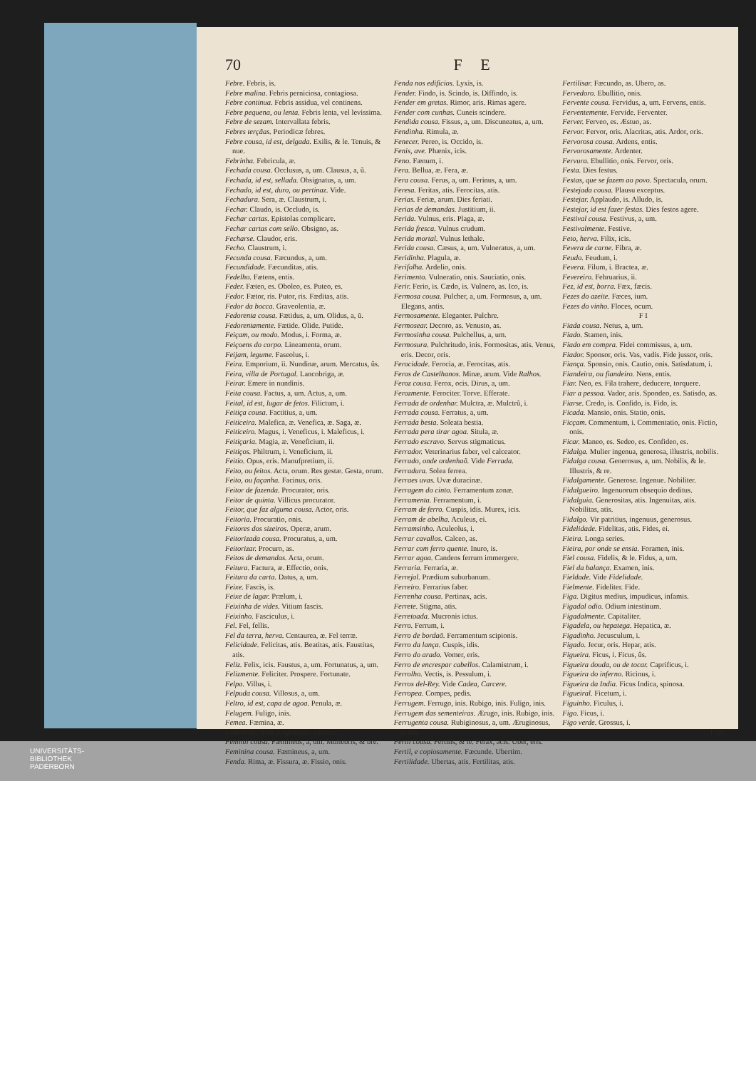70 F E
Febre. Febris, is.
Febre malina. Febris perniciosa, contagiosa.
Febre continua. Febris assidua, vel continens.
Febre pequena, ou lenta. Febris lenta, vel levissima.
Febre de sezam. Intervallata febris.
Febres terçãas. Periodicæ febres.
Febre cousa, id est, delgada. Exilis, & le. Tenuis, & nue.
Febrinha. Febricula, æ.
Fechada cousa. Occlusus, a, um. Clausus, a, ũ.
Fechada, id est, sellada. Obsignatus, a, um.
Fechado, id est, duro, ou pertinaz. Vide.
Fechadura. Sera, æ. Claustrum, i.
Fechar. Claudo, is. Occludo, is.
Fechar cartas. Epistolas complicare.
Fechar cartas com sello. Obsigno, as.
Fecharse. Claudor, eris.
Fecho. Claustrum, i.
Fecunda cousa. Fæcundus, a, um.
Fecundidade. Fæcunditas, atis.
Fedelho. Fætens, entis.
Feder. Fæteo, es. Oboleo, es. Puteo, es.
Fedor. Fætor, ris. Putor, ris. Fæditas, atis.
Fedor da bocca. Graveolentia, æ.
Fedorenta cousa. Fætidus, a, um. Olidus, a, ũ.
Fedorentamente. Fætide. Olide. Putide.
Feiçam, ou modo. Modus, i. Forma, æ.
Feiçoens do corpo. Lineamenta, orum.
Feijam, legume. Faseolus, i.
Feira. Emporium, ii. Nundinæ, arum. Mercatus, ûs.
Feira, villa de Portugal. Lancobriga, æ.
Feirar. Emere in nundinis.
Feita cousa. Factus, a, um. Actus, a, um.
Feital, id est, lugar de fetos. Filictum, i.
Feitiça cousa. Factitius, a, um.
Feiticeira. Malefica, æ. Venefica, æ. Saga, æ.
Feiticeiro. Magus, i. Veneficus, i. Maleficus, i.
Feitiçaria. Magia, æ. Veneficium, ii.
Feitiços. Philtrum, i. Veneficium, ii.
Feitio. Opus, eris. Manufpretium, ii.
Feito, ou feitos. Acta, orum. Res gestæ. Gesta, orum.
Feito, ou façanha. Facinus, oris.
Feitor de fazenda. Procurator, oris.
Feitor de quinta. Villicus procurator.
Feitor, que faz alguma cousa. Actor, oris.
Feitoria. Procuratio, onis.
Feitores dos sizeiros. Operæ, arum.
Feitorizada cousa. Procuratus, a, um.
Feitorizar. Procuro, as.
Feitos de demandas. Acta, orum.
Feitura. Factura, æ. Effectio, onis.
Feitura da carta. Datus, a, um.
Feixe. Fascis, is.
Feixe de lagar. Prælum, i.
Feixinha de vides. Vitium fascis.
Feixinho. Fasciculus, i.
Fel. Fel, fellis.
Fel da terra, herva. Centaurea, æ. Fel terræ.
Felicidade. Felicitas, atis. Beatitas, atis. Faustitas, atis.
Feliz. Felix, icis. Faustus, a, um. Fortunatus, a, um.
Felizmente. Feliciter. Prospere. Fortunate.
Felpa. Villus, i.
Felpuda cousa. Villosus, a, um.
Feltro, id est, capa de agoa. Penula, æ.
Felugem. Fuligo, inis.
Femea. Fæmina, æ.
Fementido. Vide Enganador. Desleal.
Feminil cousa. Fæmineus, a, um. Muliebris, & bre.
Feminina cousa. Fæmineus, a, um.
Fenda. Rima, æ. Fissura, æ. Fissio, onis.
Fenda nos edificios. Lyxis, is.
Fender. Findo, is. Scindo, is. Diffindo, is.
Fender em gretas. Rimor, aris. Rimas agere.
Fender com cunhas. Cuneis scindere.
Fendida cousa. Fissus, a, um. Discuneatus, a, um.
Fendinha. Rimula, æ.
Fenecer. Pereo, is. Occido, is.
Fenis, ave. Phænix, icis.
Feno. Fænum, i.
Fera. Bellua, æ. Fera, æ.
Fera cousa. Ferus, a, um. Ferinus, a, um.
Feresa. Feritas, atis. Ferocitas, atis.
Ferias. Feriæ, arum. Dies feriati.
Ferias de demandas. Justitium, ii.
Ferida. Vulnus, eris. Plaga, æ.
Ferida fresca. Vulnus crudum.
Ferida mortal. Vulnus lethale.
Ferida cousa. Cæsus, a, um. Vulneratus, a, um.
Feridinha. Plagula, æ.
Ferifolha. Ardelio, onis.
Ferimento. Vulneratio, onis. Sauciatio, onis.
Ferir. Ferio, is. Cædo, is. Vulnero, as. Ico, is.
Fermosa cousa. Pulcher, a, um. Formosus, a, um. Elegans, antis.
Fermosamente. Eleganter. Pulchre.
Fermosear. Decoro, as. Venusto, as.
Fermosinha cousa. Pulchellus, a, um.
Fermosura. Pulchritudo, inis. Formositas, atis. Venus, eris. Decor, oris.
Ferocidade. Ferocia, æ. Ferocitas, atis.
Feros de Castelhanos. Minæ, arum. Vide Ralhos.
Feroz cousa. Ferox, ocis. Dirus, a, um.
Ferozmente. Ferociter. Torve. Efferate.
Ferrada de ordenhar. Mulctra, æ. Mulctrũ, i.
Ferrada cousa. Ferratus, a, um.
Ferrada besta. Soleata bestia.
Ferrada pera tirar agoa. Situla, æ.
Ferrado escravo. Servus stigmaticus.
Ferrador. Veterinarius faber, vel calceator.
Ferrado, onde ordenhaõ. Vide Ferrada.
Ferradura. Solea ferrea.
Ferraes uvas. Uvæ duracinæ.
Ferragem do cinto. Ferramentum zonæ.
Ferramenta. Ferramentum, i.
Ferram de ferro. Cuspis, idis. Murex, icis.
Ferram de abelha. Aculeus, ei.
Ferramsinho. Aculeolus, i.
Ferrar cavallos. Calceo, as.
Ferrar com ferro quente. Inuro, is.
Ferrar agoa. Candens ferrum immergere.
Ferraria. Ferraria, æ.
Ferrejal. Prædium suburbanum.
Ferreiro. Ferrarius faber.
Ferrenha cousa. Pertinax, acis.
Ferrete. Stigma, atis.
Ferretoada. Mucronis ictus.
Ferro. Ferrum, i.
Ferro de bordaõ. Ferramentum scipionis.
Ferro da lança. Cuspis, idis.
Ferro do arado. Vomer, eris.
Ferro de encrespar cabellos. Calamistrum, i.
Ferrolho. Vectis, is. Pessulum, i.
Ferros del-Rey. Vide Cadea, Carcere.
Ferropea. Compes, pedis.
Ferrugem. Ferrugo, inis. Rubigo, inis. Fuligo, inis.
Ferrugem das sementeiras. Ærugo, inis. Rubigo, inis.
Ferrugenta cousa. Rubiginosus, a, um. Æruginosus, a, um.
Fertil cousa. Fertilis, & le. Ferax, acis. Uber, eris.
Fertil, e copiosamente. Fæcunde. Ubertim.
Fertilidade. Ubertas, atis. Fertilitas, atis.
Fertilisar. Fæcundo, as. Ubero, as.
Fervedoro. Ebullitio, onis.
Fervente cousa. Fervidus, a, um. Fervens, entis.
Ferventemente. Fervide. Ferventer.
Ferver. Ferveo, es. Æstuo, as.
Fervor. Fervor, oris. Alacritas, atis. Ardor, oris.
Fervorosa cousa. Ardens, entis.
Fervorosamente. Ardenter.
Fervura. Ebullitio, onis. Fervor, oris.
Festa. Dies festus.
Festas, que se fazem ao povo. Spectacula, orum.
Festejada cousa. Plausu exceptus.
Festejar. Applaudo, is. Alludo, is.
Festejar, id est fazer festas. Dies festos agere.
Festival cousa. Festivus, a, um.
Festivalmente. Festive.
Feto, herva. Filix, icis.
Fevera de carne. Fibra, æ.
Feudo. Feudum, i.
Fevera. Filum, i. Bractea, æ.
Fevereiro. Februarius, ii.
Fez, id est, borra. Fæx, fæcis.
Fezes do azeite. Fæces, ium.
Fezes do vinho. Floces, ocum.
F I
Fiada cousa. Netus, a, um.
Fiado. Stamen, inis.
Fiado em compra. Fidei commissus, a, um.
Fiador. Sponsor, oris. Vas, vadis. Fide jussor, oris.
Fiança. Sponsio, onis. Cautio, onis. Satisdatum, i.
Fiandeira, ou fiandeiro. Nens, entis.
Fiar. Neo, es. Fila trahere, deducere, torquere.
Fiar a pessoa. Vador, aris. Spondeo, es. Satisdo, as.
Fiarse. Credo, is. Confido, is. Fido, is.
Ficada. Mansio, onis. Statio, onis.
Ficçam. Commentum, i. Commentatio, onis. Fictio, onis.
Ficar. Maneo, es. Sedeo, es. Confideo, es.
Fidalga. Mulier ingenua, generosa, illustris, nobilis.
Fidalga cousa. Generosus, a, um. Nobilis, & le. Illustris, & re.
Fidalgamente. Generose. Ingenue. Nobiliter.
Fidalgueiro. Ingenuorum obsequio deditus.
Fidalguia. Generositas, atis. Ingenuitas, atis. Nobilitas, atis.
Fidalgo. Vir patritius, ingenuus, generosus.
Fidelidade. Fidelitas, atis. Fides, ei.
Fieira. Longa series.
Fieira, por onde se ensia. Foramen, inis.
Fiel cousa. Fidelis, & le. Fidus, a, um.
Fiel da balança. Examen, inis.
Fieldade. Vide Fidelidade.
Fielmente. Fideliter. Fide.
Figa. Digitus medius, impudicus, infamis.
Figadal odio. Odium intestinum.
Figadalmente. Capitaliter.
Figadela, ou hepatega. Hepatica, æ.
Figadinho. Jecusculum, i.
Figado. Jecur, oris. Hepar, atis.
Figueira. Ficus, i. Ficus, ûs.
Figueira douda, ou de tocar. Caprificus, i.
Figueira do inferno. Ricinus, i.
Figueira da India. Ficus Indica, spinosa.
Figueiral. Ficetum, i.
Figuinho. Ficulus, i.
Figo. Ficus, i.
Figo verde. Grossus, i.
Figo
UNIVERSITÄTS-
BIBLIOTHEK
PADERBORN